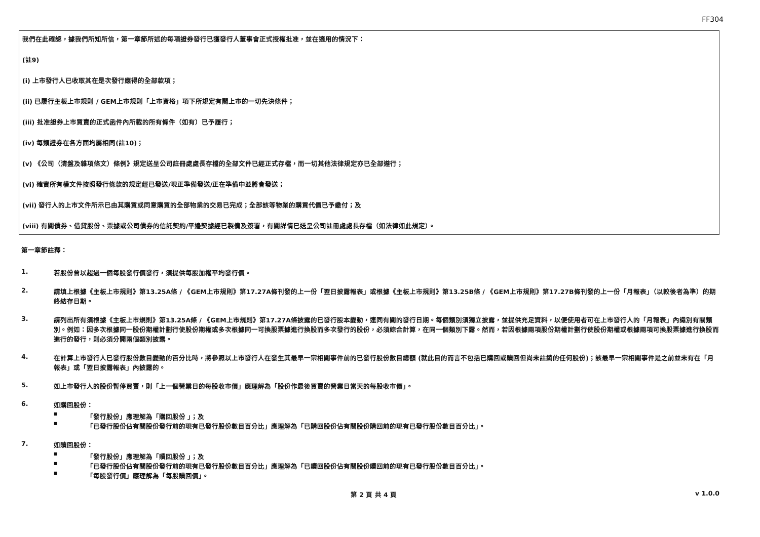FF304
我們在此確認，據我們所知所信，第一章節所述的每項證券發行已獲發行人董事會正式授權批准，並在適用的情況下：
(註9)
(i) 上市發行人已收取其在是次發行應得的全部款項；
(ii) 已履行主板上市規則 / GEM上市規則「上市資格」項下所規定有關上市的一切先決條件；
(iii) 批准證券上市買賣的正式函件內所載的所有條件（如有）已予履行；
(iv) 每類證券在各方面均屬相同(註10)；
(v) 《公司（清盤及雜項條文）條例》規定送呈公司註冊處處長存檔的全部文件已經正式存檔，而一切其他法律規定亦已全部遵行；
(vi) 確實所有權文件按照發行條款的規定經已發送/現正準備發送/正在準備中並將會發送；
(vii) 發行人的上市文件所示已由其購買或同意購買的全部物業的交易已完成；全部該等物業的購買代價已予繳付；及
(viii) 有關債券、借貸股份、票據或公司債券的信託契約/平邊契據經已製備及簽署，有關詳情已送呈公司註冊處處長存檔（如法律如此規定）。
第一章節註釋：
1. 若股份曾以超過一個每股發行價發行，須提供每股加權平均發行價。
2. 請填上根據《主板上市規則》第13.25A條 / 《GEM上市規則》第17.27A條刊發的上一份「翌日披露報表」或根據《主板上市規則》第13.25B條 / 《GEM上市規則》第17.27B條刊發的上一份「月報表」（以較後者為準）的期終結存日期。
3. 請列出所有須根據《主板上市規則》第13.25A條 / 《GEM上市規則》第17.27A條披露的已發行股本變動，連同有關的發行日期。每個類別須獨立披露，並提供充足資料，以便使用者可在上市發行人的「月報表」內識別有關類別。例如：因多次根據同一股份期權計劃行使股份期權或多次根據同一可換股票據進行換股而多次發行的股份，必須綜合計算，在同一個類別下露。然而，若因根據兩項股份期權計劃行使股份期權或根據兩項可換股票據進行換股而進行的發行，則必須分開兩個類別披露。
4. 在計算上市發行人已發行股份數目變動的百分比時，將參照以上市發行人在發生其最早一宗相關事件前的已發行股份數目總額 (就此目的而言不包括已購回或贖回但尚未註銷的任何股份)；該最早一宗相關事件是之前並未有在「月報表」或「翌日披露報表」內披露的。
5. 如上市發行人的股份暫停買賣，則「上一個營業日的每股收市價」應理解為「股份作最後買賣的營業日當天的每股收市價」。
6. 如購回股份：
■ 「發行股份」應理解為「購回股份 」；及
■ 「已發行股份佔有關股份發行前的現有已發行股份數目百分比」應理解為「已購回股份佔有關股份購回前的現有已發行股份數目百分比」。
7. 如贖回股份：
■ 「發行股份」應理解為「贖回股份 」；及
■ 「已發行股份佔有關股份發行前的現有已發行股份數目百分比」應理解為「已贖回股份佔有關股份贖回前的現有已發行股份數目百分比」。
■ 「每股發行價」應理解為「每股贖回價」。
第 2 頁 共 4 頁 v 1.0.0